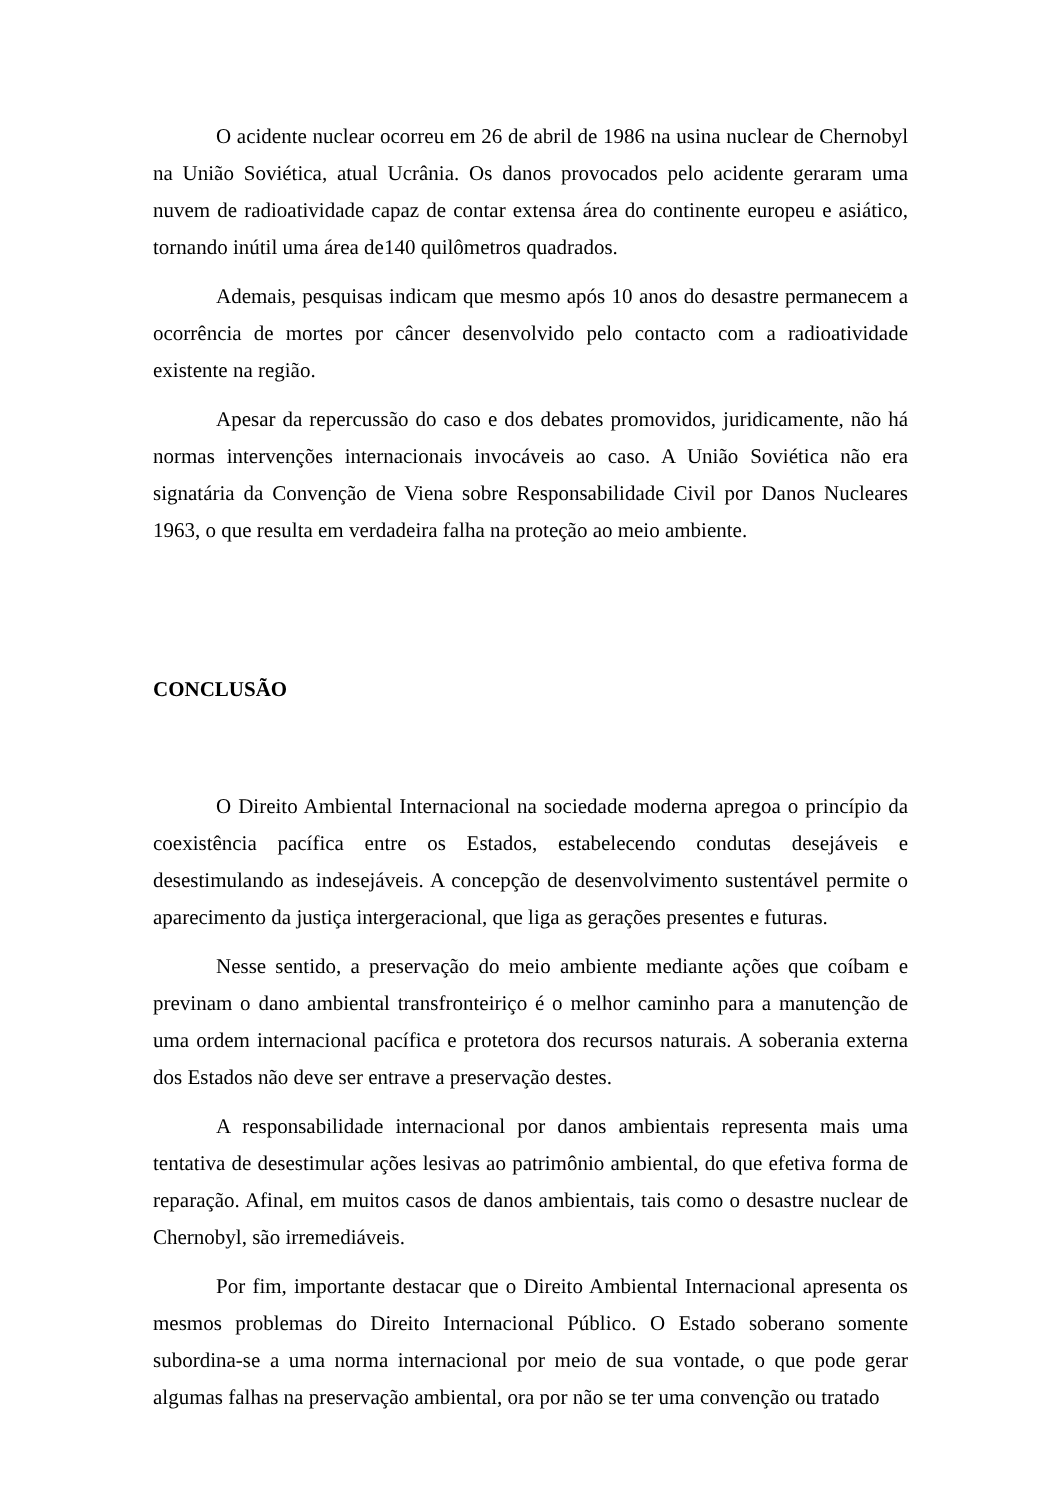O acidente nuclear ocorreu em 26 de abril de 1986 na usina nuclear de Chernobyl na União Soviética, atual Ucrânia. Os danos provocados pelo acidente geraram uma nuvem de radioatividade capaz de contar extensa área do continente europeu e asiático, tornando inútil uma área de140 quilômetros quadrados.
Ademais, pesquisas indicam que mesmo após 10 anos do desastre permanecem a ocorrência de mortes por câncer desenvolvido pelo contacto com a radioatividade existente na região.
Apesar da repercussão do caso e dos debates promovidos, juridicamente, não há normas intervenções internacionais invocáveis ao caso. A União Soviética não era signatária da Convenção de Viena sobre Responsabilidade Civil por Danos Nucleares 1963, o que resulta em verdadeira falha na proteção ao meio ambiente.
CONCLUSÃO
O Direito Ambiental Internacional na sociedade moderna apregoa o princípio da coexistência pacífica entre os Estados, estabelecendo condutas desejáveis e desestimulando as indesejáveis. A concepção de desenvolvimento sustentável permite o aparecimento da justiça intergeracional, que liga as gerações presentes e futuras.
Nesse sentido, a preservação do meio ambiente mediante ações que coíbam e previnam o dano ambiental transfronteiriço é o melhor caminho para a manutenção de uma ordem internacional pacífica e protetora dos recursos naturais. A soberania externa dos Estados não deve ser entrave a preservação destes.
A responsabilidade internacional por danos ambientais representa mais uma tentativa de desestimular ações lesivas ao patrimônio ambiental, do que efetiva forma de reparação. Afinal, em muitos casos de danos ambientais, tais como o desastre nuclear de Chernobyl, são irremediáveis.
Por fim, importante destacar que o Direito Ambiental Internacional apresenta os mesmos problemas do Direito Internacional Público. O Estado soberano somente subordina-se a uma norma internacional por meio de sua vontade, o que pode gerar algumas falhas na preservação ambiental, ora por não se ter uma convenção ou tratado